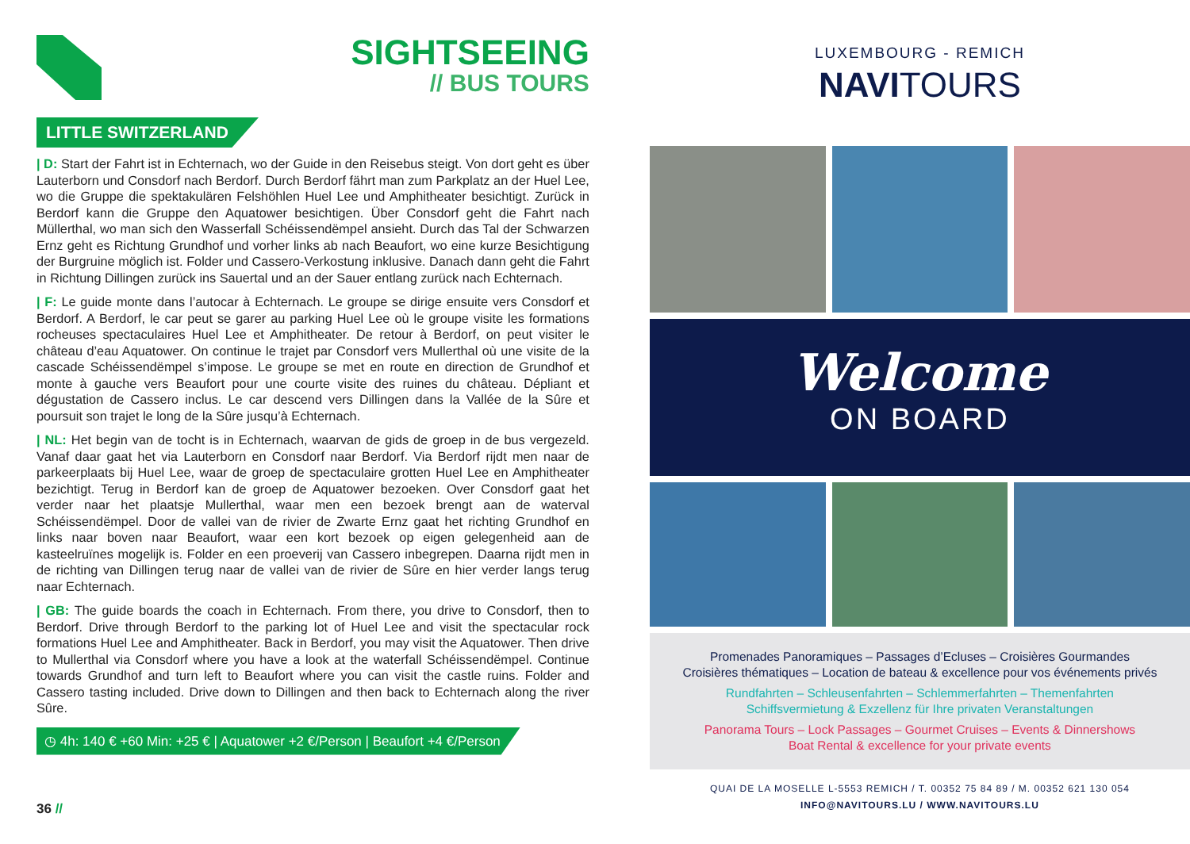SIGHTSEEING
// BUS TOURS
LITTLE SWITZERLAND
| D: Start der Fahrt ist in Echternach, wo der Guide in den Reisebus steigt. Von dort geht es über Lauterborn und Consdorf nach Berdorf. Durch Berdorf fährt man zum Parkplatz an der Huel Lee, wo die Gruppe die spektakulären Felshöhlen Huel Lee und Amphitheater besichtigt. Zurück in Berdorf kann die Gruppe den Aquatower besichtigen. Über Consdorf geht die Fahrt nach Müllerthal, wo man sich den Wasserfall Schéissendëmpel ansieht. Durch das Tal der Schwarzen Ernz geht es Richtung Grundhof und vorher links ab nach Beaufort, wo eine kurze Besichtigung der Burgruine möglich ist. Folder und Cassero-Verkostung inklusive. Danach dann geht die Fahrt in Richtung Dillingen zurück ins Sauertal und an der Sauer entlang zurück nach Echternach.
| F: Le guide monte dans l’autocar à Echternach. Le groupe se dirige ensuite vers Consdorf et Berdorf. A Berdorf, le car peut se garer au parking Huel Lee où le groupe visite les formations rocheuses spectaculaires Huel Lee et Amphitheater. De retour à Berdorf, on peut visiter le château d’eau Aquatower. On continue le trajet par Consdorf vers Mullerthal où une visite de la cascade Schéissendëmpel s’impose. Le groupe se met en route en direction de Grundhof et monte à gauche vers Beaufort pour une courte visite des ruines du château. Dépliant et dégustation de Cassero inclus. Le car descend vers Dillingen dans la Vallée de la Sûre et poursuit son trajet le long de la Sûre jusqu’à Echternach.
| NL: Het begin van de tocht is in Echternach, waarvan de gids de groep in de bus vergezeld. Vanaf daar gaat het via Lauterborn en Consdorf naar Berdorf. Via Berdorf rijdt men naar de parkeerplaats bij Huel Lee, waar de groep de spectaculaire grotten Huel Lee en Amphitheater bezichtigt. Terug in Berdorf kan de groep de Aquatower bezoeken. Over Consdorf gaat het verder naar het plaatsje Mullerthal, waar men een bezoek brengt aan de waterval Schéissendëmpel. Door de vallei van de rivier de Zwarte Ernz gaat het richting Grundhof en links naar boven naar Beaufort, waar een kort bezoek op eigen gelegenheid aan de kasteelruïnes mogelijk is. Folder en een proeverij van Cassero inbegrepen. Daarna rijdt men in de richting van Dillingen terug naar de vallei van de rivier de Sûre en hier verder langs terug naar Echternach.
| GB: The guide boards the coach in Echternach. From there, you drive to Consdorf, then to Berdorf. Drive through Berdorf to the parking lot of Huel Lee and visit the spectacular rock formations Huel Lee and Amphitheater. Back in Berdorf, you may visit the Aquatower. Then drive to Mullerthal via Consdorf where you have a look at the waterfall Schéissendëmpel. Continue towards Grundhof and turn left to Beaufort where you can visit the castle ruins. Folder and Cassero tasting included. Drive down to Dillingen and then back to Echternach along the river Sûre.
◷ 4h: 140 € +60 Min: +25 € | Aquatower +2 €/Person | Beaufort +4 €/Person
36 //
LUXEMBOURG - REMICH
NAVITOURS
Welcome
ON BOARD
Promenades Panoramiques – Passages d’Ecluses – Croisières Gourmandes
Croisières thématiques – Location de bateau & excellence pour vos événements privés
Rundfahrten – Schleusenfahrten – Schlemmerfahrten – Themenfahrten
Schiffsvermietung & Exzellenz für Ihre privaten Veranstaltungen
Panorama Tours – Lock Passages – Gourmet Cruises – Events & Dinnershows
Boat Rental & excellence for your private events
QUAI DE LA MOSELLE L-5553 REMICH / T. 00352 75 84 89 / M. 00352 621 130 054
INFO@NAVITOURS.LU / WWW.NAVITOURS.LU